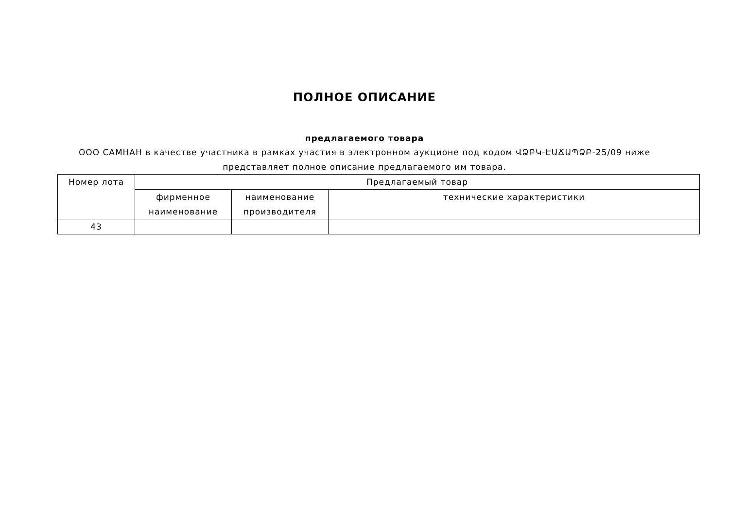ПОЛНОЕ ОПИСАНИЕ
предлагаемого товара
ООО САМНАН в качестве участника в рамках участия в электронном аукционе под кодом ՎՁԲԿ-ԷԱՃԱՊՁԲ-25/09 ниже представляет полное описание предлагаемого им товара.
| Номер лота | Предлагаемый товар | | |
| --- | --- | --- | --- |
| | фирменное наименование | наименование производителя | технические характеристики |
| 43 | | | |